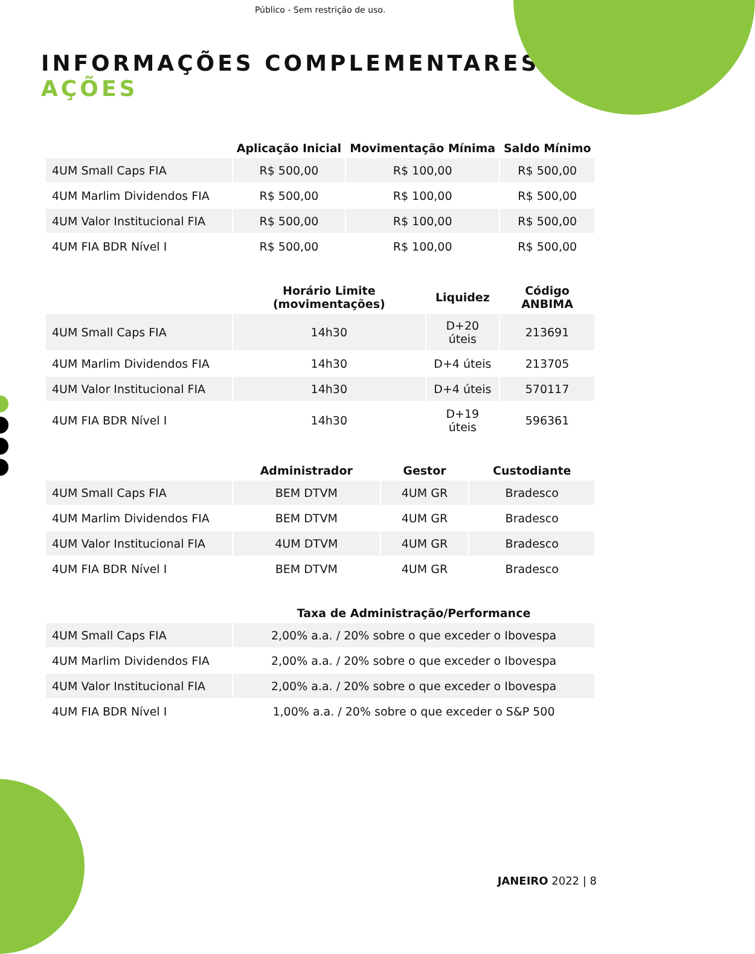Público - Sem restrição de uso.
INFORMAÇÕES COMPLEMENTARES
AÇÕES
| | Aplicação Inicial | Movimentação Mínima | Saldo Mínimo |
| --- | --- | --- | --- |
| 4UM Small Caps FIA | R$ 500,00 | R$ 100,00 | R$ 500,00 |
| 4UM Marlim Dividendos FIA | R$ 500,00 | R$ 100,00 | R$ 500,00 |
| 4UM Valor Institucional FIA | R$ 500,00 | R$ 100,00 | R$ 500,00 |
| 4UM FIA BDR Nível I | R$ 500,00 | R$ 100,00 | R$ 500,00 |
| | Horário Limite (movimentações) | Liquidez | Código ANBIMA |
| --- | --- | --- | --- |
| 4UM Small Caps FIA | 14h30 | D+20 úteis | 213691 |
| 4UM Marlim Dividendos FIA | 14h30 | D+4 úteis | 213705 |
| 4UM Valor Institucional FIA | 14h30 | D+4 úteis | 570117 |
| 4UM FIA BDR Nível I | 14h30 | D+19 úteis | 596361 |
| | Administrador | Gestor | Custodiante |
| --- | --- | --- | --- |
| 4UM Small Caps FIA | BEM DTVM | 4UM GR | Bradesco |
| 4UM Marlim Dividendos FIA | BEM DTVM | 4UM GR | Bradesco |
| 4UM Valor Institucional FIA | 4UM DTVM | 4UM GR | Bradesco |
| 4UM FIA BDR Nível I | BEM DTVM | 4UM GR | Bradesco |
| | Taxa de Administração/Performance |
| --- | --- |
| 4UM Small Caps FIA | 2,00% a.a. / 20% sobre o que exceder o Ibovespa |
| 4UM Marlim Dividendos FIA | 2,00% a.a. / 20% sobre o que exceder o Ibovespa |
| 4UM Valor Institucional FIA | 2,00% a.a. / 20% sobre o que exceder o Ibovespa |
| 4UM FIA BDR Nível I | 1,00% a.a. / 20% sobre o que exceder o S&P 500 |
JANEIRO 2022 | 8